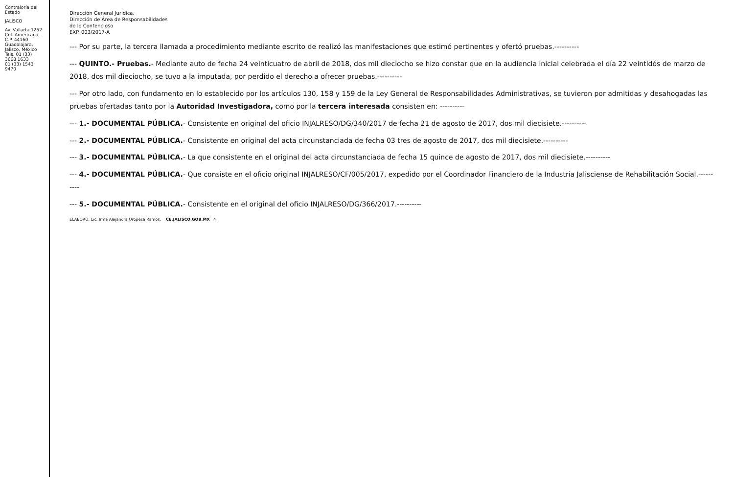Contraloría del Estado
JALISCO
Av. Vallarta 1252
Col. Americana, C.P. 44160
Guadalajara, Jalisco, México
Tels. 01 (33) 3668 1633
01 (33) 1543 9470
Dirección General Jurídica.
Dirección de Área de Responsabilidades
de lo Contencioso
EXP. 003/2017-A
--- Por su parte, la tercera llamada a procedimiento mediante escrito de realizó las manifestaciones que estimó pertinentes y ofertó pruebas.----------
--- QUINTO.- Pruebas.- Mediante auto de fecha 24 veinticuatro de abril de 2018, dos mil dieciocho se hizo constar que en la audiencia inicial celebrada el día 22 veintidós de marzo de 2018, dos mil dieciocho, se tuvo a la imputada, por perdido el derecho a ofrecer pruebas.----------
--- Por otro lado, con fundamento en lo establecido por los artículos 130, 158 y 159 de la Ley General de Responsabilidades Administrativas, se tuvieron por admitidas y desahogadas las pruebas ofertadas tanto por la Autoridad Investigadora, como por la tercera interesada consisten en: ----------
--- 1.- DOCUMENTAL PÚBLICA.- Consistente en original del oficio INJALRESO/DG/340/2017 de fecha 21 de agosto de 2017, dos mil diecisiete.----------
--- 2.- DOCUMENTAL PÚBLICA.- Consistente en original del acta circunstanciada de fecha 03 tres de agosto de 2017, dos mil diecisiete.----------
--- 3.- DOCUMENTAL PÚBLICA.- La que consistente en el original del acta circunstanciada de fecha 15 quince de agosto de 2017, dos mil diecisiete.----------
--- 4.- DOCUMENTAL PÚBLICA.- Que consiste en el oficio original INJALRESO/CF/005/2017, expedido por el Coordinador Financiero de la Industria Jalisciense de Rehabilitación Social.----------
--- 5.- DOCUMENTAL PÚBLICA.- Consistente en el original del oficio INJALRESO/DG/366/2017.----------
ELABORÓ: Lic. Irma Alejandra Oropeza Ramos. CE.JALISCO.GOB.MX 4